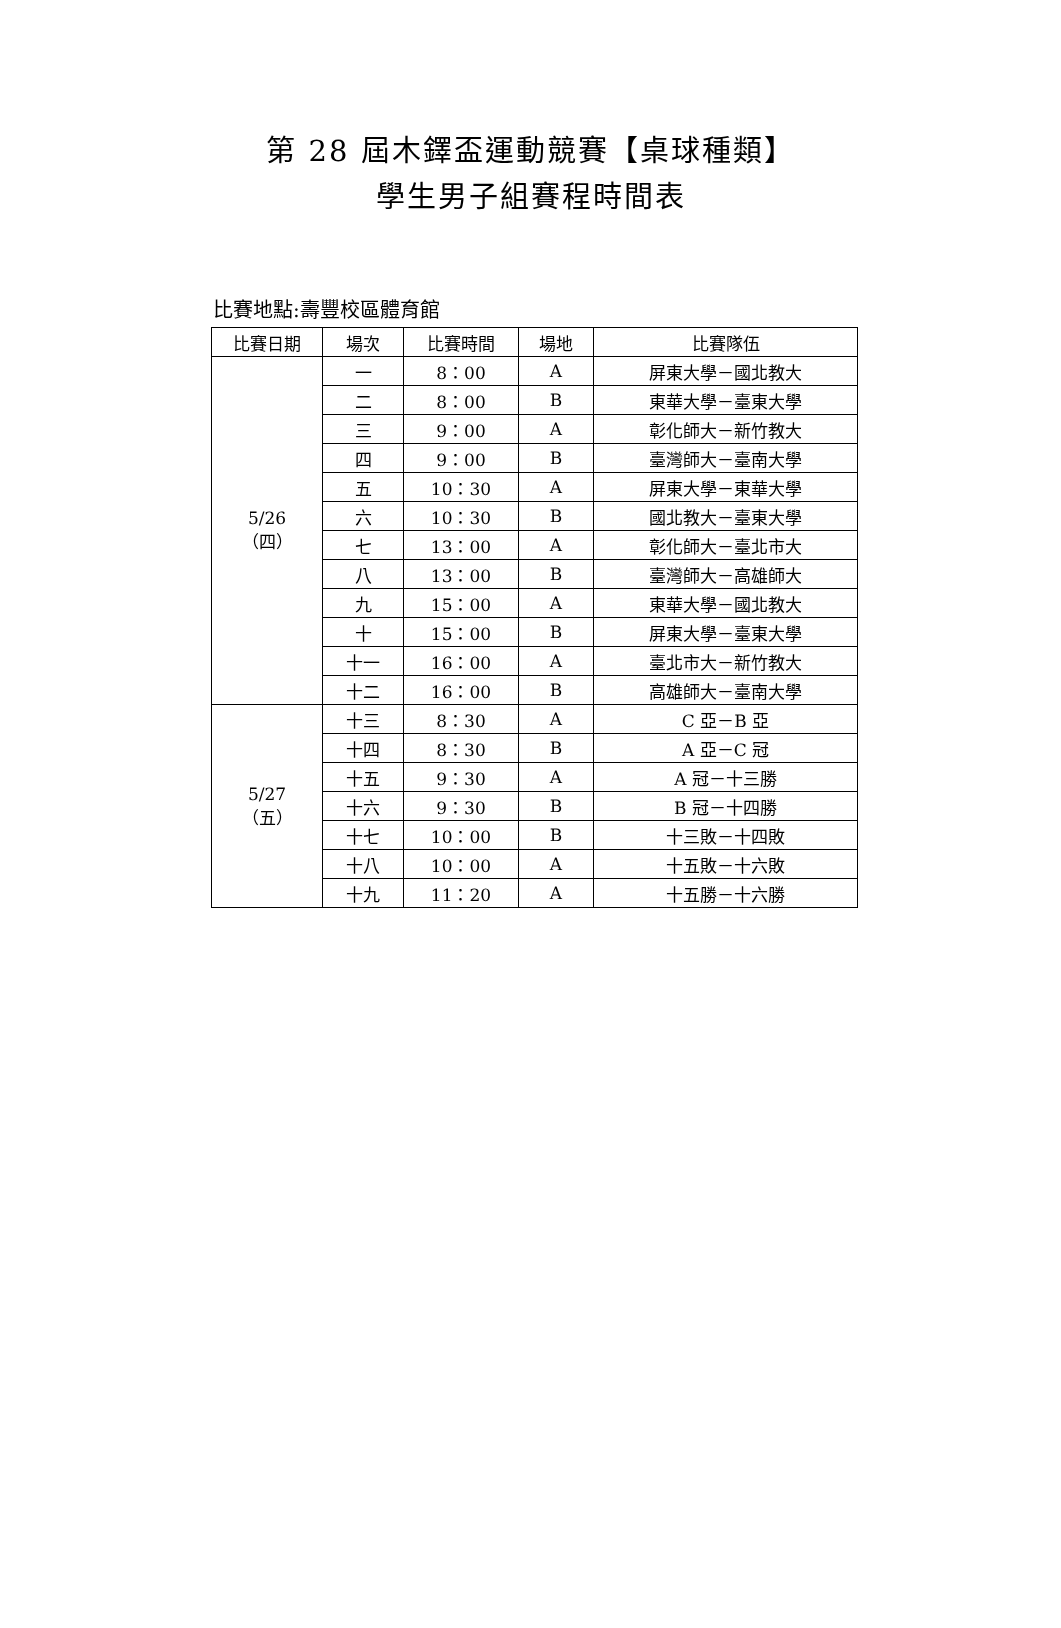第 28 屆木鐸盃運動競賽【桌球種類】
學生男子組賽程時間表
比賽地點:壽豐校區體育館
| 比賽日期 | 場次 | 比賽時間 | 場地 | 比賽隊伍 |
| --- | --- | --- | --- | --- |
| 5/26 （四） | 一 | 8：00 | A | 屏東大學－國北教大 |
| | 二 | 8：00 | B | 東華大學－臺東大學 |
| | 三 | 9：00 | A | 彰化師大－新竹教大 |
| | 四 | 9：00 | B | 臺灣師大－臺南大學 |
| | 五 | 10：30 | A | 屏東大學－東華大學 |
| | 六 | 10：30 | B | 國北教大－臺東大學 |
| | 七 | 13：00 | A | 彰化師大－臺北市大 |
| | 八 | 13：00 | B | 臺灣師大－高雄師大 |
| | 九 | 15：00 | A | 東華大學－國北教大 |
| | 十 | 15：00 | B | 屏東大學－臺東大學 |
| | 十一 | 16：00 | A | 臺北市大－新竹教大 |
| | 十二 | 16：00 | B | 高雄師大－臺南大學 |
| 5/27 （五） | 十三 | 8：30 | A | C 亞－B 亞 |
| | 十四 | 8：30 | B | A 亞－C 冠 |
| | 十五 | 9：30 | A | A 冠－十三勝 |
| | 十六 | 9：30 | B | B 冠－十四勝 |
| | 十七 | 10：00 | B | 十三敗－十四敗 |
| | 十八 | 10：00 | A | 十五敗－十六敗 |
| | 十九 | 11：20 | A | 十五勝－十六勝 |